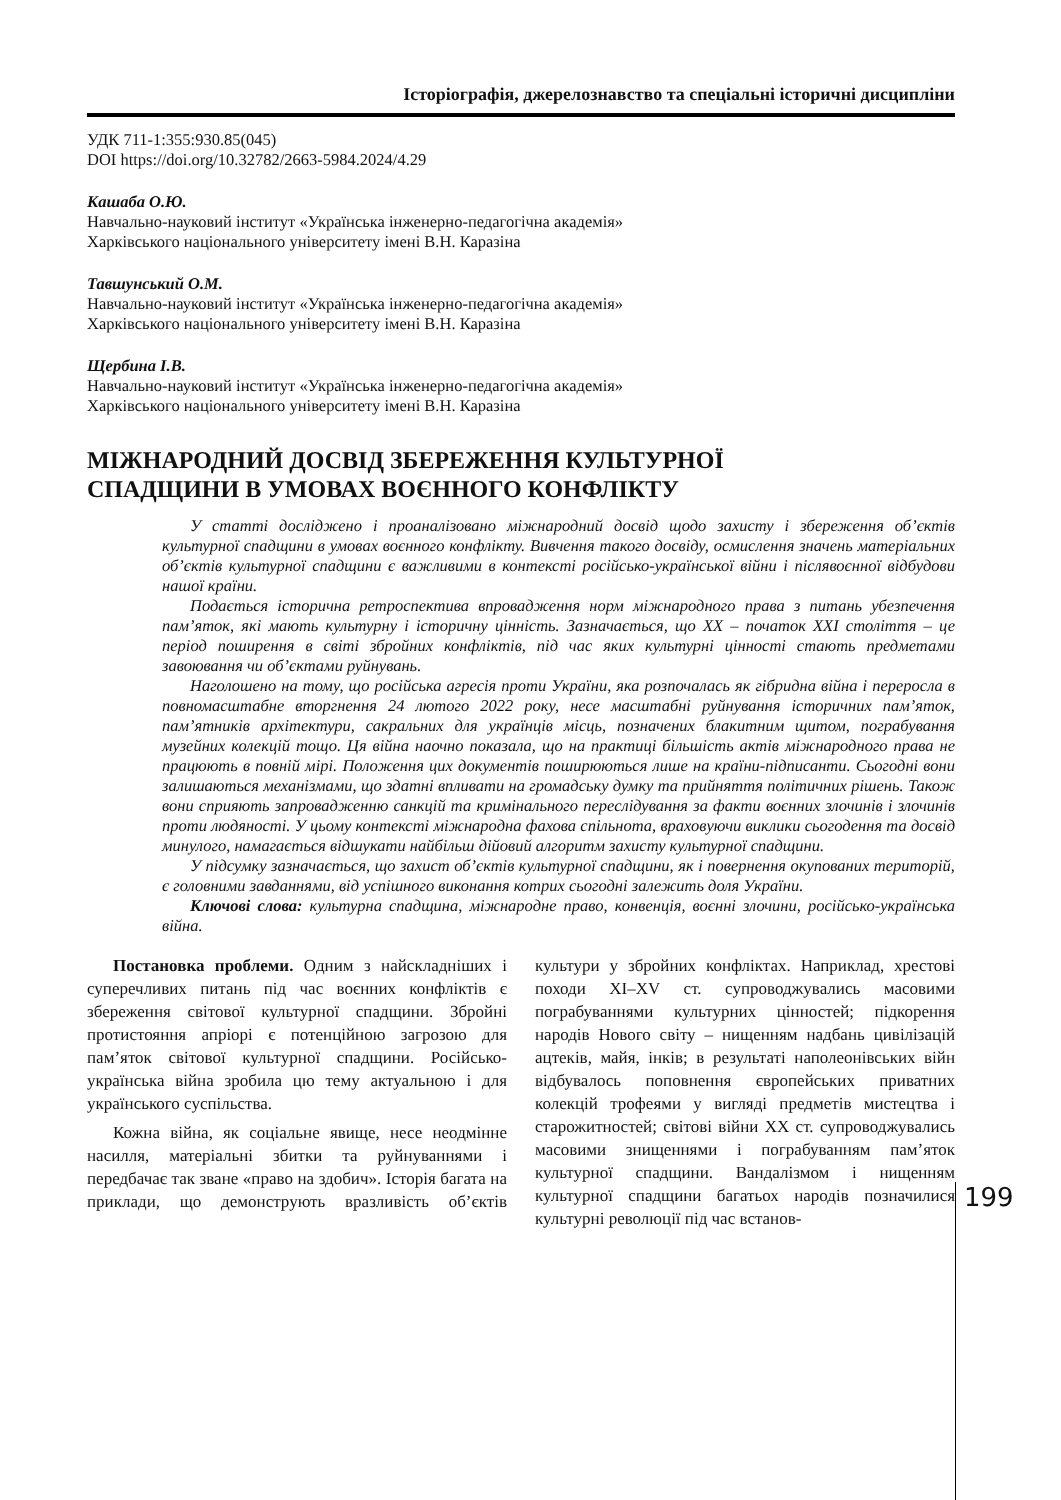Історіографія, джерелознавство та спеціальні історичні дисципліни
УДК 711-1:355:930.85(045)
DOI https://doi.org/10.32782/2663-5984.2024/4.29
Кашаба О.Ю.
Навчально-науковий інститут «Українська інженерно-педагогічна академія»
Харківського національного університету імені В.Н. Каразіна
Тавшунський О.М.
Навчально-науковий інститут «Українська інженерно-педагогічна академія»
Харківського національного університету імені В.Н. Каразіна
Щербина І.В.
Навчально-науковий інститут «Українська інженерно-педагогічна академія»
Харківського національного університету імені В.Н. Каразіна
МІЖНАРОДНИЙ ДОСВІД ЗБЕРЕЖЕННЯ КУЛЬТУРНОЇ
СПАДЩИНИ В УМОВАХ ВОЄННОГО КОНФЛІКТУ
У статті досліджено і проаналізовано міжнародний досвід щодо захисту і збереження об’єктів культурної спадщини в умовах воєнного конфлікту. Вивчення такого досвіду, осмислення значень матеріальних об’єктів культурної спадщини є важливими в контексті російсько-української війни і післявоєнної відбудови нашої країни.
Подається історична ретроспектива впровадження норм міжнародного права з питань убезпечення пам’яток, які мають культурну і історичну цінність. Зазначається, що ХХ – початок ХХІ століття – це період поширення в світі збройних конфліктів, під час яких культурні цінності стають предметами завоювання чи об’єктами руйнувань.
Наголошено на тому, що російська агресія проти України, яка розпочалась як гібридна війна і переросла в повномасштабне вторгнення 24 лютого 2022 року, несе масштабні руйнування історичних пам’яток, пам’ятників архітектури, сакральних для українців місць, позначених блакитним щитом, пограбування музейних колекцій тощо. Ця війна наочно показала, що на практиці більшість актів міжнародного права не працюють в повній мірі. Положення цих документів поширюються лише на країни-підписанти. Сьогодні вони залишаються механізмами, що здатні впливати на громадську думку та прийняття політичних рішень. Також вони сприяють запровадженню санкцій та кримінального переслідування за факти воєнних злочинів і злочинів проти людяності. У цьому контексті міжнародна фахова спільнота, враховуючи виклики сьогодення та досвід минулого, намагається відшукати найбільш дійовий алгоритм захисту культурної спадщини.
У підсумку зазначається, що захист об’єктів культурної спадщини, як і повернення окупованих територій, є головними завданнями, від успішного виконання котрих сьогодні залежить доля України.
Ключові слова: культурна спадщина, міжнародне право, конвенція, воєнні злочини, російсько-українська війна.
Постановка проблеми. Одним з найскладніших і суперечливих питань під час воєнних конфліктів є збереження світової культурної спадщини. Збройні протистояння апріорі є потенційною загрозою для пам’яток світової культурної спадщини. Російсько-українська війна зробила цю тему актуальною і для українського суспільства.
Кожна війна, як соціальне явище, несе неодмінне насилля, матеріальні збитки та руйнуваннями і передбачає так зване «право на здобич». Історія багата на приклади, що демонструють вразливість об’єктів культури у збройних конфліктах. Наприклад, хрестові походи XI–XV ст. супроводжувались масовими пограбуваннями культурних цінностей; підкорення народів Нового світу – нищенням надбань цивілізацій ацтеків, майя, інків; в результаті наполеонівських війн відбувалось поповнення європейських приватних колекцій трофеями у вигляді предметів мистецтва і старожитностей; світові війни ХХ ст. супроводжувались масовими знищеннями і пограбуванням пам’яток культурної спадщини. Вандалізмом і нищенням культурної спадщини багатьох народів позначилися культурні революції під час встанов-
199